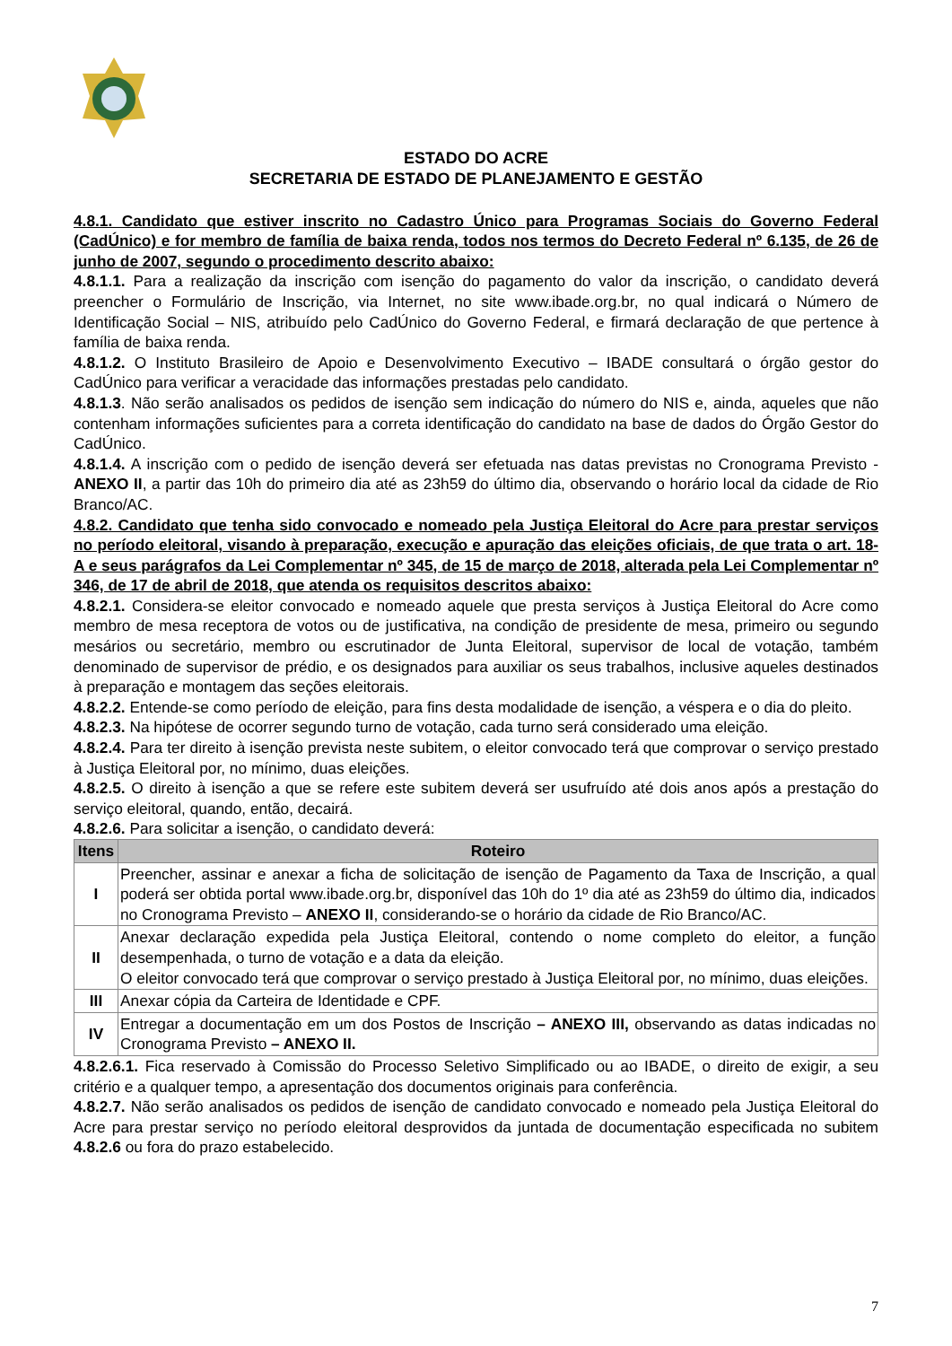ESTADO DO ACRE
SECRETARIA DE ESTADO DE PLANEJAMENTO E GESTÃO
4.8.1. Candidato que estiver inscrito no Cadastro Único para Programas Sociais do Governo Federal (CadÚnico) e for membro de família de baixa renda, todos nos termos do Decreto Federal nº 6.135, de 26 de junho de 2007, segundo o procedimento descrito abaixo:
4.8.1.1. Para a realização da inscrição com isenção do pagamento do valor da inscrição, o candidato deverá preencher o Formulário de Inscrição, via Internet, no site www.ibade.org.br, no qual indicará o Número de Identificação Social – NIS, atribuído pelo CadÚnico do Governo Federal, e firmará declaração de que pertence à família de baixa renda.
4.8.1.2. O Instituto Brasileiro de Apoio e Desenvolvimento Executivo – IBADE consultará o órgão gestor do CadÚnico para verificar a veracidade das informações prestadas pelo candidato.
4.8.1.3. Não serão analisados os pedidos de isenção sem indicação do número do NIS e, ainda, aqueles que não contenham informações suficientes para a correta identificação do candidato na base de dados do Órgão Gestor do CadÚnico.
4.8.1.4. A inscrição com o pedido de isenção deverá ser efetuada nas datas previstas no Cronograma Previsto - ANEXO II, a partir das 10h do primeiro dia até as 23h59 do último dia, observando o horário local da cidade de Rio Branco/AC.
4.8.2. Candidato que tenha sido convocado e nomeado pela Justiça Eleitoral do Acre para prestar serviços no período eleitoral, visando à preparação, execução e apuração das eleições oficiais, de que trata o art. 18-A e seus parágrafos da Lei Complementar nº 345, de 15 de março de 2018, alterada pela Lei Complementar nº 346, de 17 de abril de 2018, que atenda os requisitos descritos abaixo:
4.8.2.1. Considera-se eleitor convocado e nomeado aquele que presta serviços à Justiça Eleitoral do Acre como membro de mesa receptora de votos ou de justificativa, na condição de presidente de mesa, primeiro ou segundo mesários ou secretário, membro ou escrutinador de Junta Eleitoral, supervisor de local de votação, também denominado de supervisor de prédio, e os designados para auxiliar os seus trabalhos, inclusive aqueles destinados à preparação e montagem das seções eleitorais.
4.8.2.2. Entende-se como período de eleição, para fins desta modalidade de isenção, a véspera e o dia do pleito.
4.8.2.3. Na hipótese de ocorrer segundo turno de votação, cada turno será considerado uma eleição.
4.8.2.4. Para ter direito à isenção prevista neste subitem, o eleitor convocado terá que comprovar o serviço prestado à Justiça Eleitoral por, no mínimo, duas eleições.
4.8.2.5. O direito à isenção a que se refere este subitem deverá ser usufruído até dois anos após a prestação do serviço eleitoral, quando, então, decairá.
4.8.2.6. Para solicitar a isenção, o candidato deverá:
| Itens | Roteiro |
| --- | --- |
| I | Preencher, assinar e anexar a ficha de solicitação de isenção de Pagamento da Taxa de Inscrição, a qual poderá ser obtida portal www.ibade.org.br, disponível das 10h do 1º dia até as 23h59 do último dia, indicados no Cronograma Previsto – ANEXO II , considerando-se o horário da cidade de Rio Branco/AC. |
| II | Anexar declaração expedida pela Justiça Eleitoral, contendo o nome completo do eleitor, a função desempenhada, o turno de votação e a data da eleição. O eleitor convocado terá que comprovar o serviço prestado à Justiça Eleitoral por, no mínimo, duas eleições. |
| III | Anexar cópia da Carteira de Identidade e CPF. |
| IV | Entregar a documentação em um dos Postos de Inscrição – ANEXO III, observando as datas indicadas no Cronograma Previsto – ANEXO II. |
4.8.2.6.1. Fica reservado à Comissão do Processo Seletivo Simplificado ou ao IBADE, o direito de exigir, a seu critério e a qualquer tempo, a apresentação dos documentos originais para conferência.
4.8.2.7. Não serão analisados os pedidos de isenção de candidato convocado e nomeado pela Justiça Eleitoral do Acre para prestar serviço no período eleitoral desprovidos da juntada de documentação especificada no subitem 4.8.2.6 ou fora do prazo estabelecido.
7